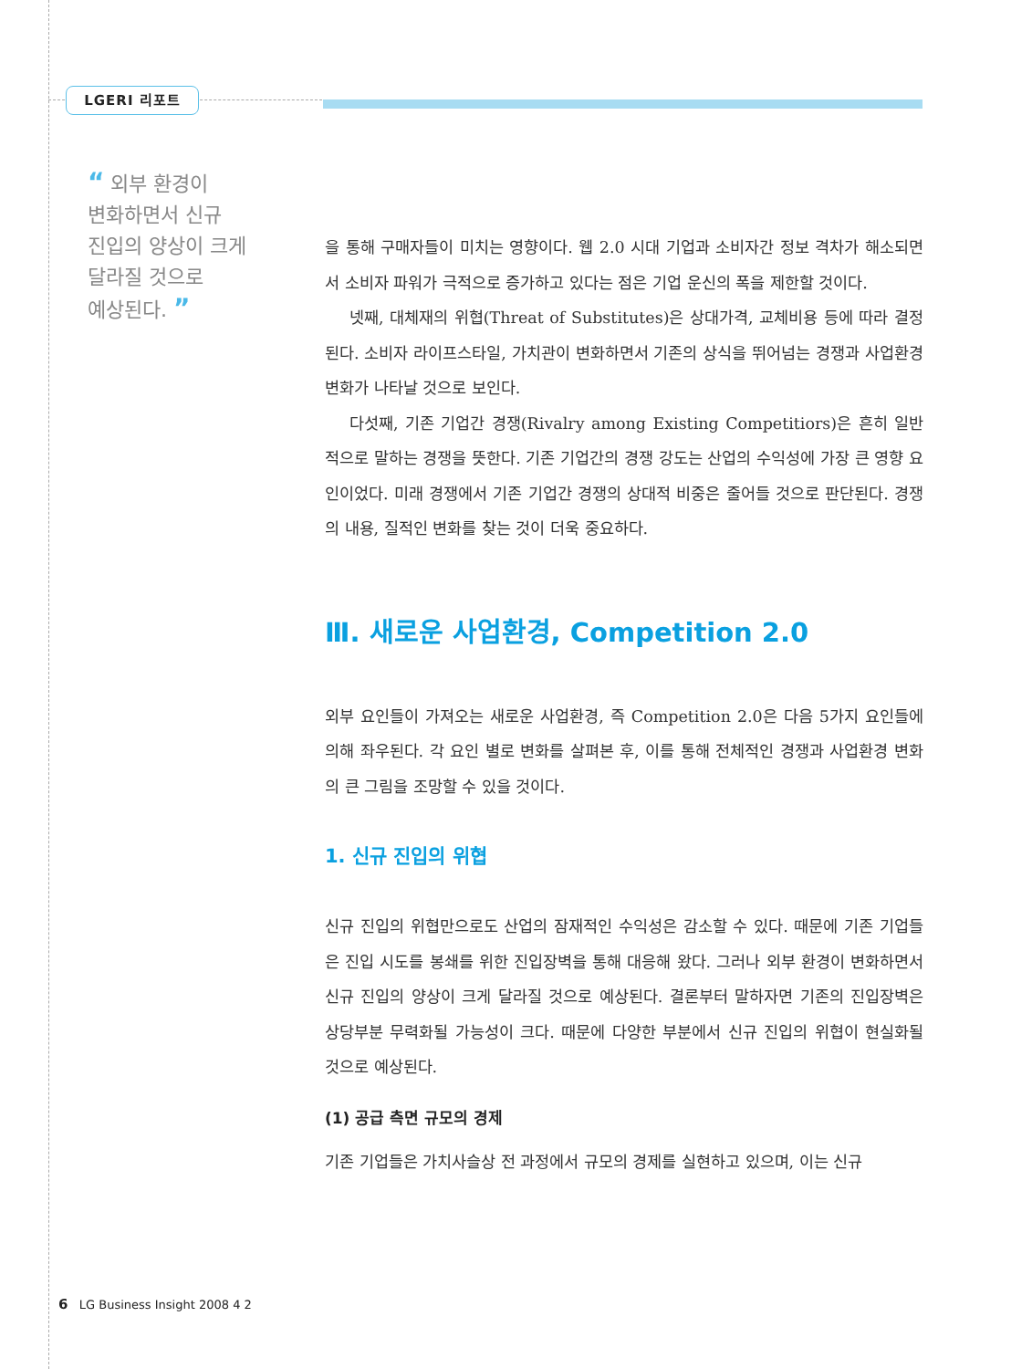LGERI 리포트
“ 외부 환경이
변화하면서 신규
진입의 양상이 크게
달라질 것으로
예상된다. ”
을 통해 구매자들이 미치는 영향이다. 웹 2.0 시대 기업과 소비자간 정보 격차가 해소되면서 소비자 파워가 극적으로 증가하고 있다는 점은 기업 운신의 폭을 제한할 것이다.
넷째, 대체재의 위협(Threat of Substitutes)은 상대가격, 교체비용 등에 따라 결정된다. 소비자 라이프스타일, 가치관이 변화하면서 기존의 상식을 뛰어넘는 경쟁과 사업환경 변화가 나타날 것으로 보인다.
다섯째, 기존 기업간 경쟁(Rivalry among Existing Competitiors)은 흔히 일반적으로 말하는 경쟁을 뜻한다. 기존 기업간의 경쟁 강도는 산업의 수익성에 가장 큰 영향 요인이었다. 미래 경쟁에서 기존 기업간 경쟁의 상대적 비중은 줄어들 것으로 판단된다. 경쟁의 내용, 질적인 변화를 찾는 것이 더욱 중요하다.
Ⅲ. 새로운 사업환경, Competition 2.0
외부 요인들이 가져오는 새로운 사업환경, 즉 Competition 2.0은 다음 5가지 요인들에 의해 좌우된다. 각 요인 별로 변화를 살펴본 후, 이를 통해 전체적인 경쟁과 사업환경 변화의 큰 그림을 조망할 수 있을 것이다.
1. 신규 진입의 위협
신규 진입의 위협만으로도 산업의 잠재적인 수익성은 감소할 수 있다. 때문에 기존 기업들은 진입 시도를 봉쇄를 위한 진입장벽을 통해 대응해 왔다. 그러나 외부 환경이 변화하면서 신규 진입의 양상이 크게 달라질 것으로 예상된다. 결론부터 말하자면 기존의 진입장벽은 상당부분 무력화될 가능성이 크다. 때문에 다양한 부분에서 신규 진입의 위협이 현실화될 것으로 예상된다.
(1) 공급 측면 규모의 경제
기존 기업들은 가치사슬상 전 과정에서 규모의 경제를 실현하고 있으며, 이는 신규
6 LG Business Insight 2008 4 2